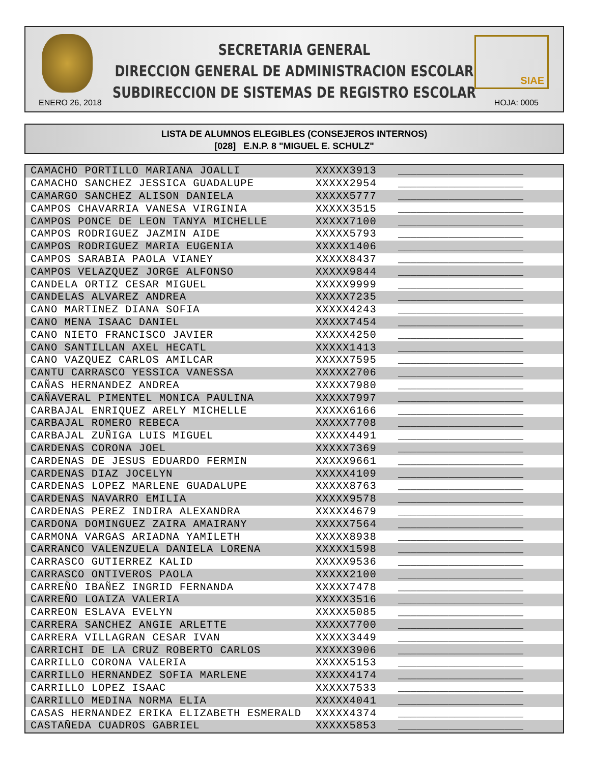SECRETARIA GENERAL
DIRECCION GENERAL DE ADMINISTRACION ESCOLAR
SUBDIRECCION DE SISTEMAS DE REGISTRO ESCOLAR
SIAE
ENERO 26, 2018 HOJA: 0005
LISTA DE ALUMNOS ELEGIBLES (CONSEJEROS INTERNOS)
[028] E.N.P. 8 "MIGUEL E. SCHULZ"
| CAMACHO PORTILLO MARIANA JOALLI | XXXXX3913 | ____________________ |
| CAMACHO SANCHEZ JESSICA GUADALUPE | XXXXX2954 | ____________________ |
| CAMARGO SANCHEZ ALISON DANIELA | XXXXX5777 | ____________________ |
| CAMPOS CHAVARRIA VANESA VIRGINIA | XXXXX3515 | ____________________ |
| CAMPOS PONCE DE LEON TANYA MICHELLE | XXXXX7100 | ____________________ |
| CAMPOS RODRIGUEZ JAZMIN AIDE | XXXXX5793 | ____________________ |
| CAMPOS RODRIGUEZ MARIA EUGENIA | XXXXX1406 | ____________________ |
| CAMPOS SARABIA PAOLA VIANEY | XXXXX8437 | ____________________ |
| CAMPOS VELAZQUEZ JORGE ALFONSO | XXXXX9844 | ____________________ |
| CANDELA ORTIZ CESAR MIGUEL | XXXXX9999 | ____________________ |
| CANDELAS ALVAREZ ANDREA | XXXXX7235 | ____________________ |
| CANO MARTINEZ DIANA SOFIA | XXXXX4243 | ____________________ |
| CANO MENA ISAAC DANIEL | XXXXX7454 | ____________________ |
| CANO NIETO FRANCISCO JAVIER | XXXXX4250 | ____________________ |
| CANO SANTILLAN AXEL HECATL | XXXXX1413 | ____________________ |
| CANO VAZQUEZ CARLOS AMILCAR | XXXXX7595 | ____________________ |
| CANTU CARRASCO YESSICA VANESSA | XXXXX2706 | ____________________ |
| CAÑAS HERNANDEZ ANDREA | XXXXX7980 | ____________________ |
| CAÑAVERAL PIMENTEL MONICA PAULINA | XXXXX7997 | ____________________ |
| CARBAJAL ENRIQUEZ ARELY MICHELLE | XXXXX6166 | ____________________ |
| CARBAJAL ROMERO REBECA | XXXXX7708 | ____________________ |
| CARBAJAL ZUÑIGA LUIS MIGUEL | XXXXX4491 | ____________________ |
| CARDENAS CORONA JOEL | XXXXX7369 | ____________________ |
| CARDENAS DE JESUS EDUARDO FERMIN | XXXXX9661 | ____________________ |
| CARDENAS DIAZ JOCELYN | XXXXX4109 | ____________________ |
| CARDENAS LOPEZ MARLENE GUADALUPE | XXXXX8763 | ____________________ |
| CARDENAS NAVARRO EMILIA | XXXXX9578 | ____________________ |
| CARDENAS PEREZ INDIRA ALEXANDRA | XXXXX4679 | ____________________ |
| CARDONA DOMINGUEZ ZAIRA AMAIRANY | XXXXX7564 | ____________________ |
| CARMONA VARGAS ARIADNA YAMILETH | XXXXX8938 | ____________________ |
| CARRANCO VALENZUELA DANIELA LORENA | XXXXX1598 | ____________________ |
| CARRASCO GUTIERREZ KALID | XXXXX9536 | ____________________ |
| CARRASCO ONTIVEROS PAOLA | XXXXX2100 | ____________________ |
| CARREÑO IBAÑEZ INGRID FERNANDA | XXXXX7478 | ____________________ |
| CARREÑO LOAIZA VALERIA | XXXXX3516 | ____________________ |
| CARREON ESLAVA EVELYN | XXXXX5085 | ____________________ |
| CARRERA SANCHEZ ANGIE ARLETTE | XXXXX7700 | ____________________ |
| CARRERA VILLAGRAN CESAR IVAN | XXXXX3449 | ____________________ |
| CARRICHI DE LA CRUZ ROBERTO CARLOS | XXXXX3906 | ____________________ |
| CARRILLO CORONA VALERIA | XXXXX5153 | ____________________ |
| CARRILLO HERNANDEZ SOFIA MARLENE | XXXXX4174 | ____________________ |
| CARRILLO LOPEZ ISAAC | XXXXX7533 | ____________________ |
| CARRILLO MEDINA NORMA ELIA | XXXXX4041 | ____________________ |
| CASAS HERNANDEZ ERIKA ELIZABETH ESMERALD | XXXXX4374 | ____________________ |
| CASTAÑEDA CUADROS GABRIEL | XXXXX5853 | ____________________ |